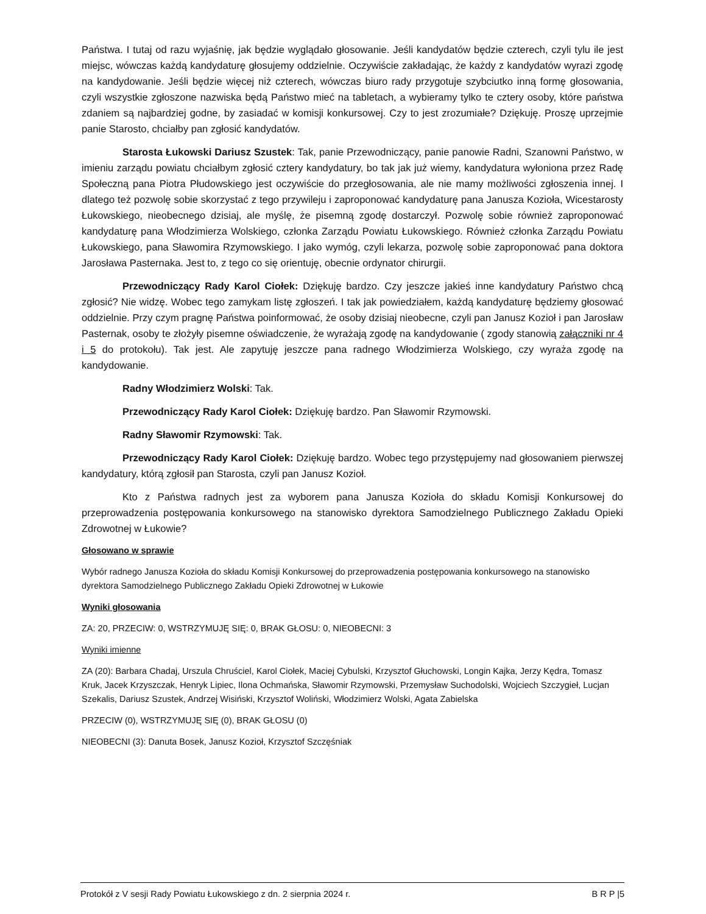Państwa. I tutaj od razu wyjaśnię, jak będzie wyglądało głosowanie. Jeśli kandydatów będzie czterech, czyli tylu ile jest miejsc, wówczas każdą kandydaturę głosujemy oddzielnie. Oczywiście zakładając, że każdy z kandydatów wyrazi zgodę na kandydowanie. Jeśli będzie więcej niż czterech, wówczas biuro rady przygotuje szybciutko inną formę głosowania, czyli wszystkie zgłoszone nazwiska będą Państwo mieć na tabletach, a wybieramy tylko te cztery osoby, które państwa zdaniem są najbardziej godne, by zasiadać w komisji konkursowej. Czy to jest zrozumiałe? Dziękuję. Proszę uprzejmie panie Starosto, chciałby pan zgłosić kandydatów.
Starosta Łukowski Dariusz Szustek: Tak, panie Przewodniczący, panie panowie Radni, Szanowni Państwo, w imieniu zarządu powiatu chciałbym zgłosić cztery kandydatury, bo tak jak już wiemy, kandydatura wyłoniona przez Radę Społeczną pana Piotra Płudowskiego jest oczywiście do przegłosowania, ale nie mamy możliwości zgłoszenia innej. I dlatego też pozwolę sobie skorzystać z tego przywileju i zaproponować kandydaturę pana Janusza Kozioła, Wicestarosty Łukowskiego, nieobecnego dzisiaj, ale myślę, że pisemną zgodę dostarczył. Pozwolę sobie również zaproponować kandydaturę pana Włodzimierza Wolskiego, członka Zarządu Powiatu Łukowskiego. Również członka Zarządu Powiatu Łukowskiego, pana Sławomira Rzymowskiego. I jako wymóg, czyli lekarza, pozwolę sobie zaproponować pana doktora Jarosława Pasternaka. Jest to, z tego co się orientuję, obecnie ordynator chirurgii.
Przewodniczący Rady Karol Ciołek: Dziękuję bardzo. Czy jeszcze jakieś inne kandydatury Państwo chcą zgłosić? Nie widzę. Wobec tego zamykam listę zgłoszeń. I tak jak powiedziałem, każdą kandydaturę będziemy głosować oddzielnie. Przy czym pragnę Państwa poinformować, że osoby dzisiaj nieobecne, czyli pan Janusz Kozioł i pan Jarosław Pasternak, osoby te złożyły pisemne oświadczenie, że wyrażają zgodę na kandydowanie ( zgody stanowią załączniki nr 4 i 5 do protokołu). Tak jest. Ale zapytuję jeszcze pana radnego Włodzimierza Wolskiego, czy wyraża zgodę na kandydowanie.
Radny Włodzimierz Wolski: Tak.
Przewodniczący Rady Karol Ciołek: Dziękuję bardzo. Pan Sławomir Rzymowski.
Radny Sławomir Rzymowski: Tak.
Przewodniczący Rady Karol Ciołek: Dziękuję bardzo. Wobec tego przystępujemy nad głosowaniem pierwszej kandydatury, którą zgłosił pan Starosta, czyli pan Janusz Kozioł.
Kto z Państwa radnych jest za wyborem pana Janusza Kozioła do składu Komisji Konkursowej do przeprowadzenia postępowania konkursowego na stanowisko dyrektora Samodzielnego Publicznego Zakładu Opieki Zdrowotnej w Łukowie?
Głosowano w sprawie
Wybór radnego Janusza Kozioła do składu Komisji Konkursowej do przeprowadzenia postępowania konkursowego na stanowisko dyrektora Samodzielnego Publicznego Zakładu Opieki Zdrowotnej w Łukowie
Wyniki głosowania
ZA: 20, PRZECIW: 0, WSTRZYMUJĘ SIĘ: 0, BRAK GŁOSU: 0, NIEOBECNI: 3
Wyniki imienne
ZA (20): Barbara Chadaj, Urszula Chruściel, Karol Ciołek, Maciej Cybulski, Krzysztof Głuchowski, Longin Kajka, Jerzy Kędra, Tomasz Kruk, Jacek Krzyszczak, Henryk Lipiec, Ilona Ochmańska, Sławomir Rzymowski, Przemysław Suchodolski, Wojciech Szczygieł, Lucjan Szekalis, Dariusz Szustek, Andrzej Wisiński, Krzysztof Woliński, Włodzimierz Wolski, Agata Zabielska
PRZECIW (0), WSTRZYMUJĘ SIĘ (0), BRAK GŁOSU (0)
NIEOBECNI (3): Danuta Bosek, Janusz Kozioł, Krzysztof Szczęśniak
Protokół z V sesji Rady Powiatu Łukowskiego z dn. 2 sierpnia 2024 r. B R P |5